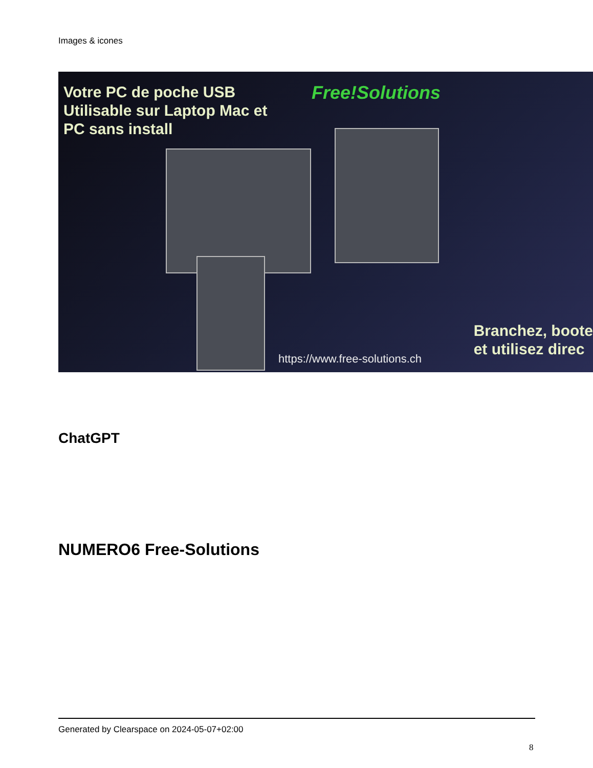Images & icones
Votre PC de poche USB
Utilisable sur Laptop Mac et
PC sans install
Free!Solutions
Branchez, boote
et utilisez direc
https://www.free-solutions.ch
ChatGPT
NUMERO6 Free-Solutions
Generated by Clearspace on 2024-05-07+02:00
8